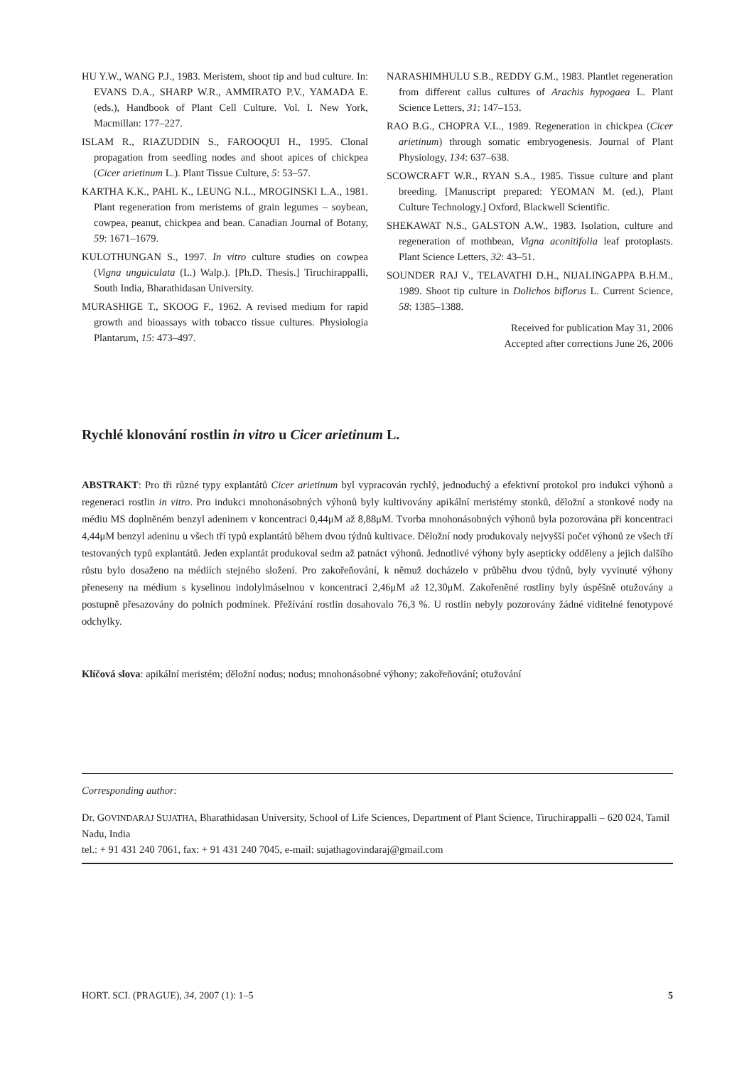HU Y.W., WANG P.J., 1983. Meristem, shoot tip and bud culture. In: EVANS D.A., SHARP W.R., AMMIRATO P.V., YAMADA E. (eds.), Handbook of Plant Cell Culture. Vol. I. New York, Macmillan: 177–227.
ISLAM R., RIAZUDDIN S., FAROOQUI H., 1995. Clonal propagation from seedling nodes and shoot apices of chickpea (Cicer arietinum L.). Plant Tissue Culture, 5: 53–57.
KARTHA K.K., PAHL K., LEUNG N.L., MROGINSKI L.A., 1981. Plant regeneration from meristems of grain legumes – soybean, cowpea, peanut, chickpea and bean. Canadian Journal of Botany, 59: 1671–1679.
KULOTHUNGAN S., 1997. In vitro culture studies on cowpea (Vigna unguiculata (L.) Walp.). [Ph.D. Thesis.] Tiruchirappalli, South India, Bharathidasan University.
MURASHIGE T., SKOOG F., 1962. A revised medium for rapid growth and bioassays with tobacco tissue cultures. Physiologia Plantarum, 15: 473–497.
NARASHIMHULU S.B., REDDY G.M., 1983. Plantlet regeneration from different callus cultures of Arachis hypogaea L. Plant Science Letters, 31: 147–153.
RAO B.G., CHOPRA V.L., 1989. Regeneration in chickpea (Cicer arietinum) through somatic embryogenesis. Journal of Plant Physiology, 134: 637–638.
SCOWCRAFT W.R., RYAN S.A., 1985. Tissue culture and plant breeding. [Manuscript prepared: YEOMAN M. (ed.), Plant Culture Technology.] Oxford, Blackwell Scientific.
SHEKAWAT N.S., GALSTON A.W., 1983. Isolation, culture and regeneration of mothbean, Vigna aconitifolia leaf protoplasts. Plant Science Letters, 32: 43–51.
SOUNDER RAJ V., TELAVATHI D.H., NIJALINGAPPA B.H.M., 1989. Shoot tip culture in Dolichos biflorus L. Current Science, 58: 1385–1388.
Received for publication May 31, 2006
Accepted after corrections June 26, 2006
Rychlé klonování rostlin in vitro u Cicer arietinum L.
ABSTRAKT: Pro tři různé typy explantátů Cicer arietinum byl vypracován rychlý, jednoduchý a efektivní protokol pro indukci výhonů a regeneraci rostlin in vitro. Pro indukci mnohonásobných výhonů byly kultivovány apikální meristémy stonků, děložní a stonkové nody na médiu MS doplněném benzyl adeninem v koncentraci 0,44μM až 8,88μM. Tvorba mnohonásobných výhonů byla pozorována při koncentraci 4,44μM benzyl adeninu u všech tří typů explantátů během dvou týdnů kultivace. Děložní nody produkovaly nejvyšší počet výhonů ze všech tří testovaných typů explantátů. Jeden explantát produkoval sedm až patnáct výhonů. Jednotlivé výhony byly asepticky odděleny a jejich dalšího růstu bylo dosaženo na médiích stejného složení. Pro zakořeňování, k němuž docházelo v průběhu dvou týdnů, byly vyvinuté výhony přeneseny na médium s kyselinou indolylmáselnou v koncentraci 2,46μM až 12,30μM. Zakořeněné rostliny byly úspěšně otužovány a postupně přesazovány do polních podmínek. Přežívání rostlin dosahovalo 76,3 %. U rostlin nebyly pozorovány žádné viditelné fenotypové odchylky.
Klíčová slova: apikální meristém; děložní nodus; nodus; mnohonásobné výhony; zakořeňování; otužování
Corresponding author:
Dr. GOVINDARAJ SUJATHA, Bharathidasan University, School of Life Sciences, Department of Plant Science, Tiruchirappalli – 620 024, Tamil Nadu, India
tel.: + 91 431 240 7061, fax: + 91 431 240 7045, e-mail: sujathagovindaraj@gmail.com
HORT. SCI. (PRAGUE), 34, 2007 (1): 1–5 5